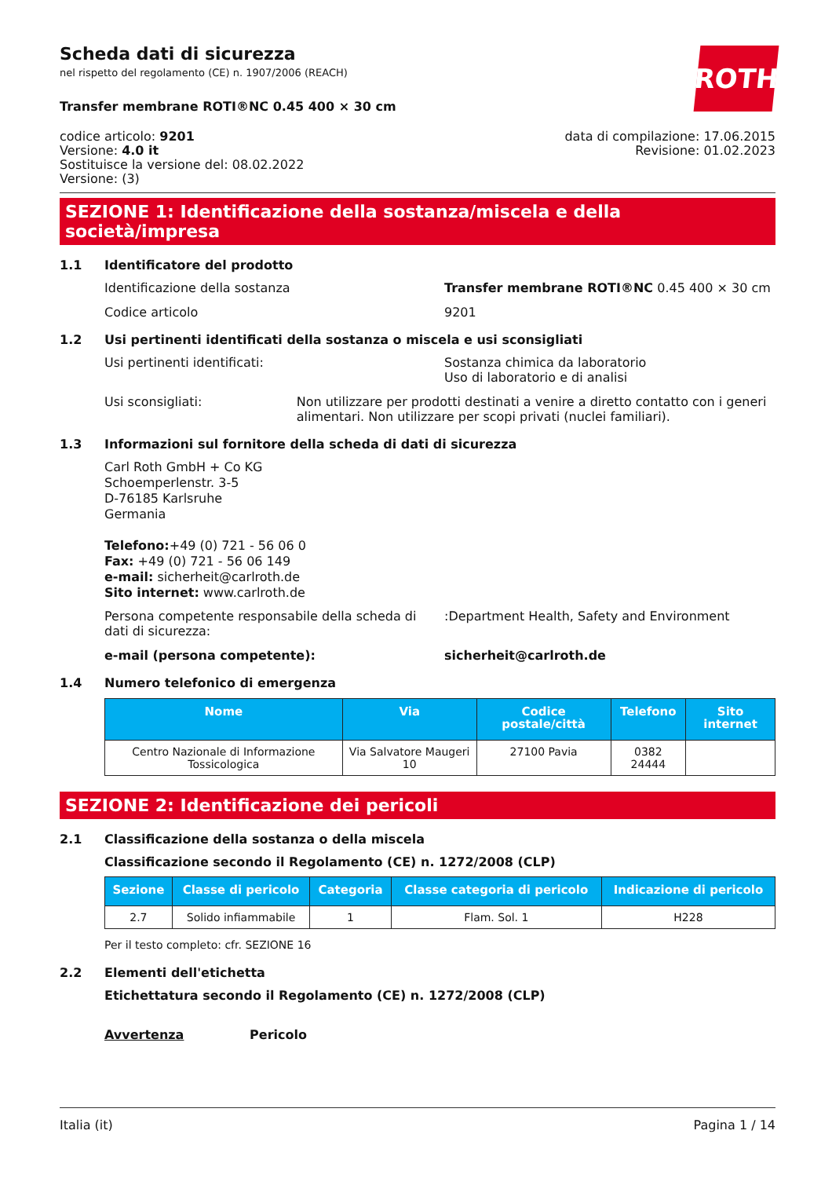ROTH
Scheda dati di sicurezza
nel rispetto del regolamento (CE) n. 1907/2006 (REACH)
Transfer membrane ROTI®NC 0.45 400 × 30 cm
codice articolo: 9201
Versione: 4.0 it
Sostituisce la versione del: 08.02.2022
Versione: (3)
data di compilazione: 17.06.2015
Revisione: 01.02.2023
SEZIONE 1: Identificazione della sostanza/miscela e della società/impresa
1.1 Identificatore del prodotto
Identificazione della sostanza Transfer membrane ROTI®NC 0.45 400 × 30 cm
Codice articolo 9201
1.2 Usi pertinenti identificati della sostanza o miscela e usi sconsigliati
Usi pertinenti identificati: Sostanza chimica da laboratorio
Uso di laboratorio e di analisi
Usi sconsigliati: Non utilizzare per prodotti destinati a venire a diretto contatto con i generi alimentari. Non utilizzare per scopi privati (nuclei familiari).
1.3 Informazioni sul fornitore della scheda di dati di sicurezza
Carl Roth GmbH + Co KG
Schoemperlenstr. 3-5
D-76185 Karlsruhe
Germania
Telefono:+49 (0) 721 - 56 06 0
Fax: +49 (0) 721 - 56 06 149
e-mail: sicherheit@carlroth.de
Sito internet: www.carlroth.de
Persona competente responsabile della scheda di dati di sicurezza:
:Department Health, Safety and Environment
e-mail (persona competente): sicherheit@carlroth.de
1.4 Numero telefonico di emergenza
| Nome | Via | Codice postale/città | Telefono | Sito internet |
| --- | --- | --- | --- | --- |
| Centro Nazionale di Informazione Tossicologica | Via Salvatore Maugeri 10 | 27100 Pavia | 0382 24444 | |
SEZIONE 2: Identificazione dei pericoli
2.1 Classificazione della sostanza o della miscela
Classificazione secondo il Regolamento (CE) n. 1272/2008 (CLP)
| Sezione | Classe di pericolo | Categoria | Classe categoria di pericolo | Indicazione di pericolo |
| --- | --- | --- | --- | --- |
| 2.7 | Solido infiammabile | 1 | Flam. Sol. 1 | H228 |
Per il testo completo: cfr. SEZIONE 16
2.2 Elementi dell'etichetta
Etichettatura secondo il Regolamento (CE) n. 1272/2008 (CLP)
Avvertenza Pericolo
Italia (it) Pagina 1 / 14